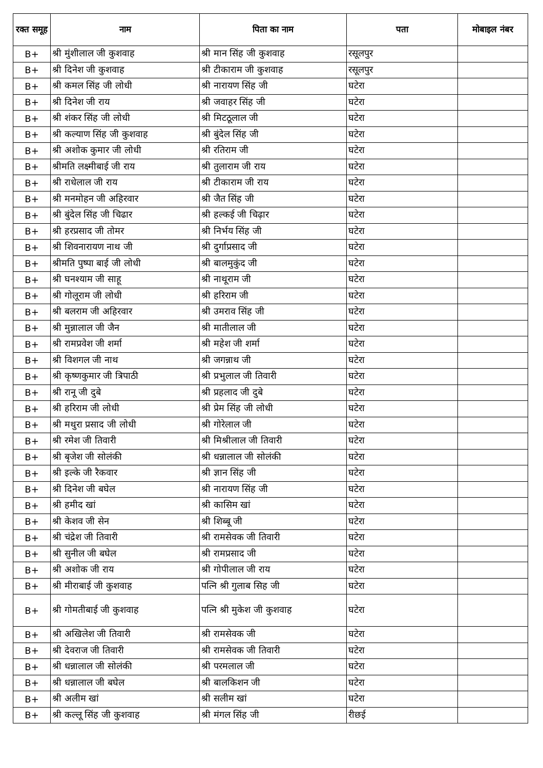| रक्त समूह | नाम | पिता का नाम | पता | मोबाइल नंबर |
| --- | --- | --- | --- | --- |
| B+ | श्री मुंशीलाल जी कुशवाह | श्री मान सिंह जी कुशवाह | रसूलपुर | |
| B+ | श्री दिनेश जी कुशवाह | श्री टीकाराम जी कुशवाह | रसूलपुर | |
| B+ | श्री कमल सिंह जी लोधी | श्री नारायण सिंह जी | घटेरा | |
| B+ | श्री दिनेश जी राय | श्री जवाहर सिंह जी | घटेरा | |
| B+ | श्री शंकर सिंह जी लोधी | श्री मिटठूलाल जी | घटेरा | |
| B+ | श्री कल्याण सिंह जी कुशवाह | श्री बुंदेल सिंह जी | घटेरा | |
| B+ | श्री अशोक कुमार जी लोधी | श्री रतिराम जी | घटेरा | |
| B+ | श्रीमति लक्ष्मीबाई जी राय | श्री तुलाराम जी राय | घटेरा | |
| B+ | श्री राधेलाल जी राय | श्री टीकाराम जी राय | घटेरा | |
| B+ | श्री मनमोहन जी अहिरवार | श्री जैत सिंह जी | घटेरा | |
| B+ | श्री बुंदेल सिंह जी चिढार | श्री हल्कई जी चिढ़ार | घटेरा | |
| B+ | श्री हरप्रसाद जी तोमर | श्री निर्भय सिंह जी | घटेरा | |
| B+ | श्री शिवनारायण नाथ जी | श्री दुर्गाप्रसाद जी | घटेरा | |
| B+ | श्रीमति पुष्पा बाई जी लोधी | श्री बालमुकुंद जी | घटेरा | |
| B+ | श्री घनश्याम जी साहू | श्री नाथूराम जी | घटेरा | |
| B+ | श्री गोलूराम जी लोधी | श्री हरिराम जी | घटेरा | |
| B+ | श्री बलराम जी अहिरवार | श्री उमराव सिंह जी | घटेरा | |
| B+ | श्री मुन्नालाल जी जैन | श्री मातीलाल जी | घटेरा | |
| B+ | श्री रामप्रवेश जी शर्मा | श्री महेश जी शर्मा | घटेरा | |
| B+ | श्री विशगल जी नाथ | श्री जगन्नाथ जी | घटेरा | |
| B+ | श्री कृष्णकुमार जी त्रिपाठी | श्री प्रभुलाल जी तिवारी | घटेरा | |
| B+ | श्री रानू जी दुबे | श्री प्रहलाद जी दुबे | घटेरा | |
| B+ | श्री हरिराम जी लोधी | श्री प्रेम सिंह जी लोधी | घटेरा | |
| B+ | श्री मथुरा प्रसाद जी लोधी | श्री गोरेलाल जी | घटेरा | |
| B+ | श्री रमेश जी तिवारी | श्री मिश्रीलाल जी तिवारी | घटेरा | |
| B+ | श्री बृजेश जी सोलंकी | श्री धन्नालाल जी सोलंकी | घटेरा | |
| B+ | श्री इल्के जी रैकवार | श्री ज्ञान सिंह जी | घटेरा | |
| B+ | श्री दिनेश जी बघेल | श्री नारायण सिंह जी | घटेरा | |
| B+ | श्री हमीद खां | श्री कासिम खां | घटेरा | |
| B+ | श्री केशव जी सेन | श्री शिब्बू जी | घटेरा | |
| B+ | श्री चंद्रेश जी तिवारी | श्री रामसेवक जी तिवारी | घटेरा | |
| B+ | श्री सुनील जी बघेल | श्री रामप्रसाद जी | घटेरा | |
| B+ | श्री अशोक जी राय | श्री गोपीलाल जी राय | घटेरा | |
| B+ | श्री मीराबाई जी कुशवाह | पत्नि श्री गुलाब सिह जी | घटेरा | |
| B+ | श्री गोमतीबाई जी कुशवाह | पत्नि श्री मुकेश जी कुशवाह | घटेरा | |
| B+ | श्री अखिलेश जी तिवारी | श्री रामसेवक जी | घटेरा | |
| B+ | श्री देवराज जी तिवारी | श्री रामसेवक जी तिवारी | घटेरा | |
| B+ | श्री धन्नालाल जी सोलंकी | श्री परमलाल जी | घटेरा | |
| B+ | श्री धन्नालाल जी बघेल | श्री बालकिशन जी | घटेरा | |
| B+ | श्री अलीम खां | श्री सलीम खां | घटेरा | |
| B+ | श्री कल्लू सिंह जी कुशवाह | श्री मंगल सिंह जी | रीछई | |